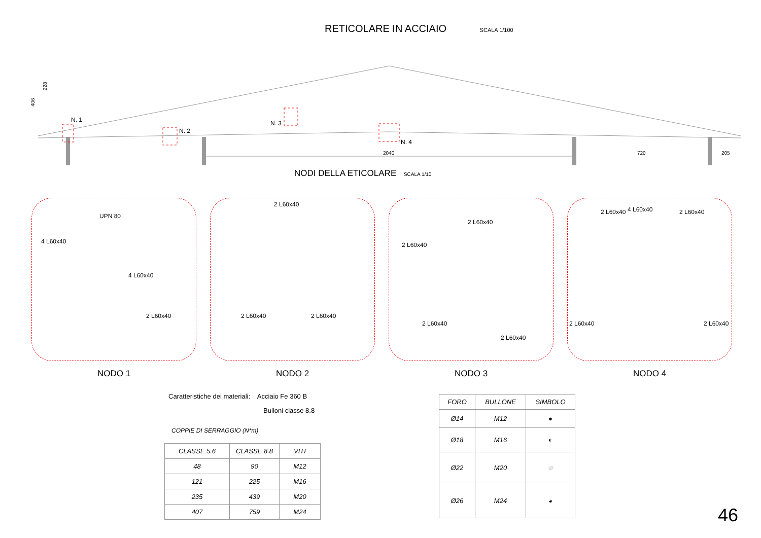RETICOLARE IN ACCIAIO SCALA 1/100
N. 1
N. 2
N. 3
N. 4
2040
720
205
228
406
NODI DELLA ETICOLARE SCALA 1/10
UPN 80
4 L60x40
4 L60x40
2 L60x40
NODO 1
2 L60x40
2 L60x40 2 L60x40
NODO 2
2 L60x40
2 L60x40
2 L60x40
2 L60x40
NODO 3
2 L60x40 4 L60x40 2 L60x40
2 L60x40 2 L60x40
NODO 4
Caratteristiche dei materiali: Acciaio Fe 360 B
Bulloni classe 8.8
COPPIE DI SERRAGGIO (N*m)
| CLASSE 5.6 | CLASSE 8.8 | VITI |
| --- | --- | --- |
| 48 | 90 | M12 |
| 121 | 225 | M16 |
| 235 | 439 | M20 |
| 407 | 759 | M24 |
| FORO | BULLONE | SIMBOLO |
| --- | --- | --- |
| Ø14 | M12 | ● |
| Ø18 | M16 | ◐ |
| Ø22 | M20 | ⊕ |
| Ø26 | M24 | ◕ |
46